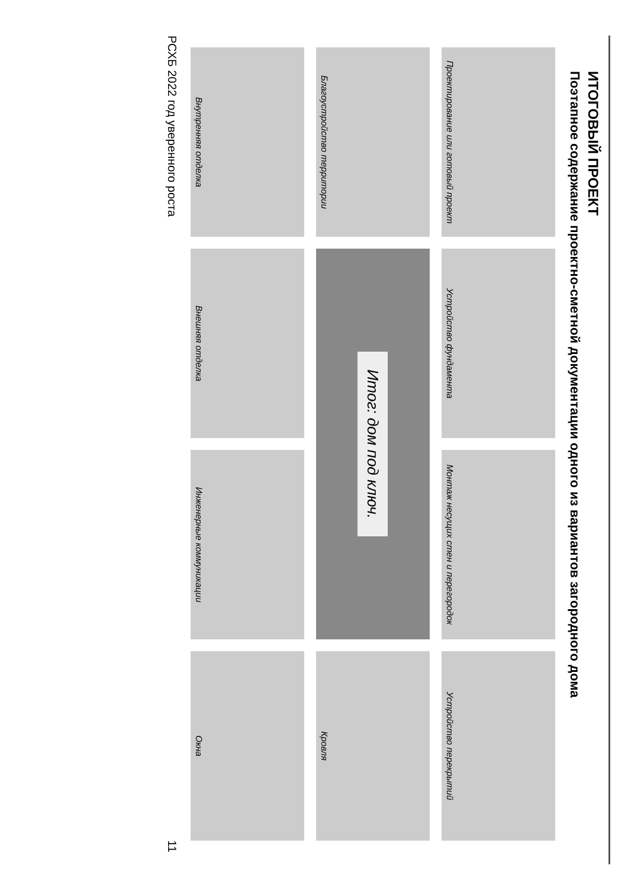ИТОГОВЫЙ ПРОЕКТ
Поэтапное содержание проектно-сметной документации одного из вариантов загородного дома
Проектирование или готовый проект
Устройство фундамента
Монтаж несущих стен и перегородок
Устройство перекрытий
Благоустройство территории
Итог: дом под ключ.
Кровля
Внутренняя отделка
Внешняя отделка
Инженерные коммуникации
Окна
РСХБ 2022 год уверенного роста 11